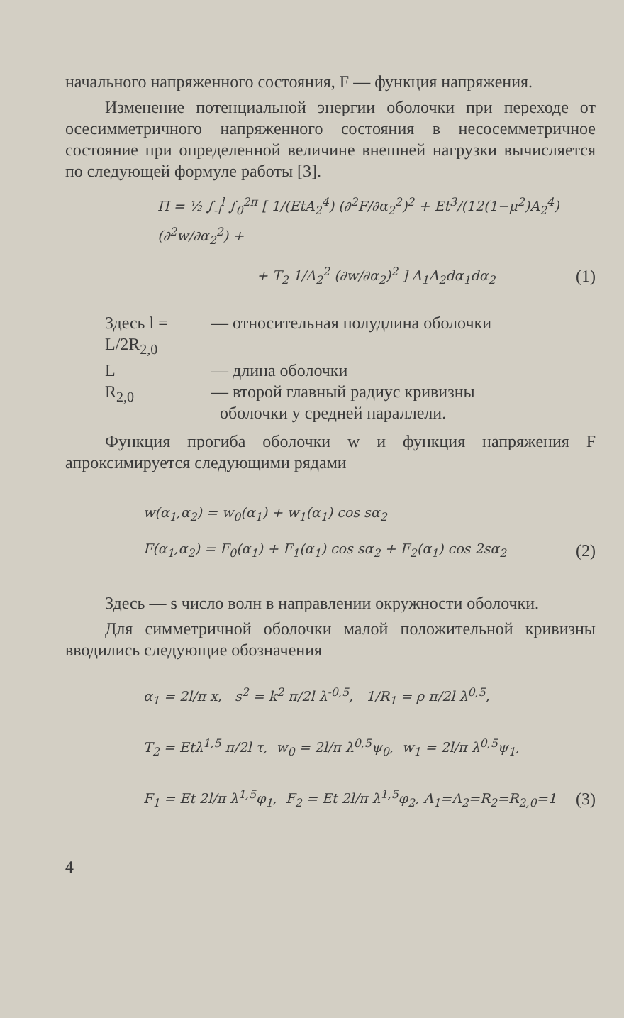начального напряженного состояния, F — функция напряжения.
Изменение потенциальной энергии оболочки при переходе от осесимметричного напряженного состояния в несосемметричное состояние при определенной величине внешней нагрузки вычисляется по следующей формуле работы [3].
Π = ½ ∫<sub>-l</sub><sup>l</sup> ∫<sub>0</sub><sup>2π</sup> [ 1/(EtA<sub>2</sub><sup>4</sup>) (∂<sup>2</sup>F/∂α<sub>2</sub><sup>2</sup>)<sup>2</sup> + Et<sup>3</sup>/(12(1−μ<sup>2</sup>)A<sub>2</sub><sup>4</sup>) (∂<sup>2</sup>w/∂α<sub>2</sub><sup>2</sup>) +
+ T<sub>2</sub> 1/A<sub>2</sub><sup>2</sup> (∂w/∂α<sub>2</sub>)<sup>2</sup> ] A<sub>1</sub>A<sub>2</sub>dα<sub>1</sub>dα<sub>2</sub> (1)
Здесь l = L/2R<sub>2,0</sub> — относительная полудлина оболочки
L — длина оболочки
R<sub>2,0</sub> — второй главный радиус кривизны
оболочки у средней параллели.
Функция прогиба оболочки w и функция напряжения F апроксимируется следующими рядами
w(α<sub>1</sub>,α<sub>2</sub>) = w<sub>0</sub>(α<sub>1</sub>) + w<sub>1</sub>(α<sub>1</sub>) cos sα<sub>2</sub>
F(α<sub>1</sub>,α<sub>2</sub>) = F<sub>0</sub>(α<sub>1</sub>) + F<sub>1</sub>(α<sub>1</sub>) cos sα<sub>2</sub> + F<sub>2</sub>(α<sub>1</sub>) cos 2sα<sub>2</sub> (2)
Здесь — s число волн в направлении окружности оболочки.
Для симметричной оболочки малой положительной кривизны вводились следующие обозначения
α<sub>1</sub> = 2l/π x, s<sup>2</sup> = k<sup>2</sup> π/2l λ<sup>-0,5</sup>, 1/R<sub>1</sub> = ρ π/2l λ<sup>0,5</sup>,
T<sub>2</sub> = Etλ<sup>1,5</sup> π/2l τ, w<sub>0</sub> = 2l/π λ<sup>0,5</sup>ψ<sub>0</sub>, w<sub>1</sub> = 2l/π λ<sup>0,5</sup>ψ<sub>1</sub>,
F<sub>1</sub> = Et 2l/π λ<sup>1,5</sup>φ<sub>1</sub>, F<sub>2</sub> = Et 2l/π λ<sup>1,5</sup>φ<sub>2</sub>, A<sub>1</sub>=A<sub>2</sub>=R<sub>2</sub>=R<sub>2,0</sub>=1 (3)
4